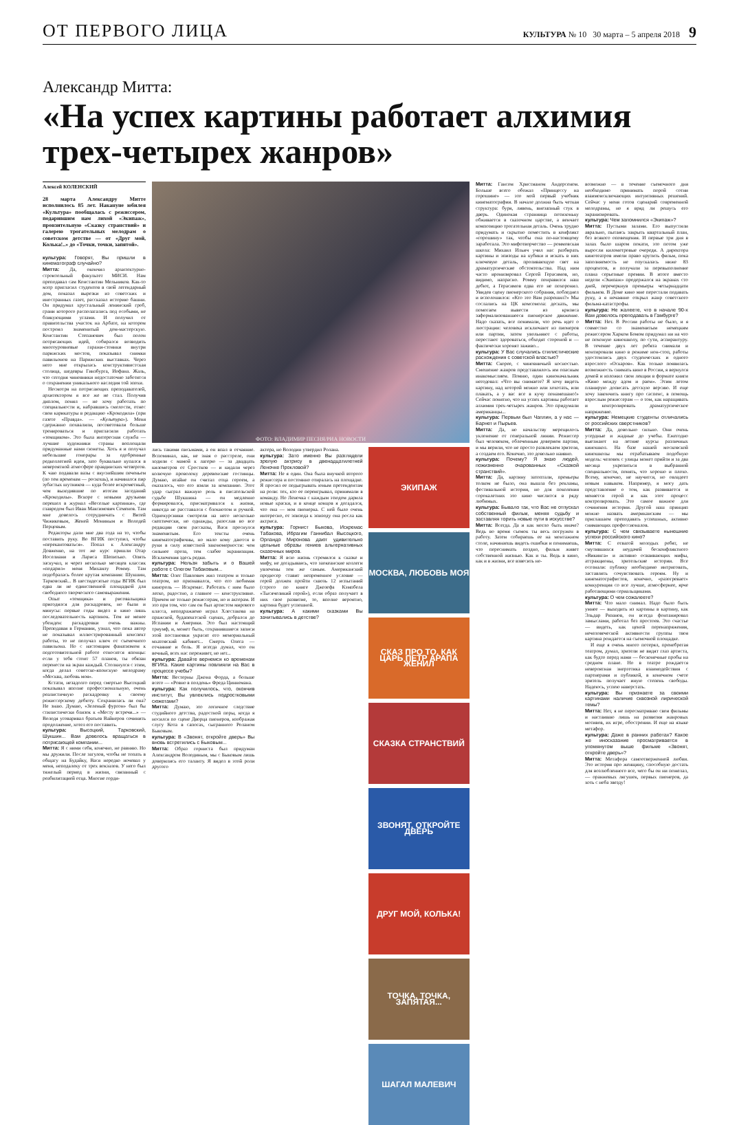ОТ ПЕРВОГО ЛИЦА КУЛЬТУРА № 10 30 марта – 5 апреля 2018 9
Александр Митта:
«На успех картины работает алхимия трех-четырех жанров»
Алексей КОЛЕНСКИЙ
28 марта Александру Митте исполнилось 85 лет. Накануне юбилея «Культура» пообщалась с режиссером, подарившим нам лихой «Экипаж», пронзительную «Сказку странствий» и галерею трогательных мелодрам о советском детстве — от «Друг мой, Колька!..» до «Точки, точки, запятой».
культура: Говорят, Вы пришли в кинематограф случайно?
Митта: Да, окончил архитектурно-строительный факультет МИСИ. Нам преподавал сам Константин Мельников. Как-то мэтр пригласил студентов в свой легендарный дом, показал вырезки из советских и иностранных газет, рассказал историю башни. Он придумал хрустальный ленинский гроб, грани которого располагались под особыми, не бликующими углами. И получил от правительства участок на Арбате, на котором построил знаменитый дом-мастерскую. Константин Степанович был полон потрясающих идей, собирался возводить многоуровневые гаражи-стоянки внутри парижских мостов, показывал снимки павильонов на Парижских выставках. Через него мне открылась конструктивистская столица, шедевры Гинзбурга, Иофана. Жаль, что сегодня чиновники недостаточно заботятся о сохранении уникального наследия той эпохи.
Несмотря на потрясающих преподавателей, архитектором я все же не стал. Получив диплом, понял — не хочу работать по специальности и, набравшись смелости, отнес свои карикатуры в редакцию «Крокодила» (при газете «Правда». — «Культура»). Меня сдержанно похвалили, посоветовали больше тренироваться и пригласили работать «темщиком». Это была интересная служба — лучшие художники страны воплощали придуманные нами сюжеты. Хоть я и получал небольшие гонорары за одобренные редколлегией идеи, зато буквально купался в невероятной атмосфере правдинских четвергов. К чаю подавали вазы с вкуснейшим печеньем (по тем временам — роскошь), и начинался пир зубастых шутников — куда более искрометный, чем выходившие по итогам заседаний «Крокодилы». Вскоре с новыми друзьями перешел в журнал «Веселые картинки», где главредом был Иван Максимович Семенов. Там мне довелось сотрудничать с Витей Чижиковым, Женей Мониным и Володей Перцовым.
Редакторы дали мне два года на то, чтобы поставить руку. Во ВГИК поступил, чтобы «перекантоваться». Попал к Александру Довженко, на тот же курс пришли Отар Иоселиани и Лариса Шепитько. Опять заскучал, и через несколько месяцев классик «подарил» меня Михаилу Ромму. Там подобралась более крутая компания: Шукшин, Тарковский... В шестидесятые годы ВГИК был едва ли не единственной площадкой для свободного творческого самовыражения.
Опыт «темщика» и рисовальщика пригодился для раскадровок, но были и минусы: первые годы видел в кино лишь последовательность картинок. Тем не менее убежден: раскадровки очень важны. Преподавая в Германии, узнал, что пока автор не показывал иллюстрированный конспект работы, то не получал ключ от съемочного павильона. Но с настоящим фанатизмом к подготовительной работе относятся японцы: если у тебя стоит 57 планов, ты обязан перенести на экран каждый. Столкнулся с этим, когда делал советско-японскую мелодраму «Москва, любовь моя».
Кстати, незадолго перед смертью Высоцкий показывал вполне профессиональную, очень реалистичную раскадровку к своему режиссерскому дебюту. Сохранилась ли она? Не знаю. Думаю, «Зеленый фургон» был бы стилистически близок к «Месту встречи...» — Володя уговаривал братьев Вайнеров сочинить продолжение, хотел его поставить.
культура: Высоцкий, Тарковский, Шукшин... Вам довелось вращаться в потрясающей компании...
Митта: Я с ними себя, конечно, не равняю. Но мы дружили. После загулов, чтобы не топать в общагу на Будайку, Вася нередко ночевал у меня, неподалеку от трех вокзалов. У него был тяжелый период в жизни, связанный с реабилитацией отца. Многие горди-
ФОТО: ВЛАДИМИР ПЕСНЯ/РИА НОВОСТИ
лись такими письмами, а он впал в отчаяние. Вспоминал, как, не зная о расстреле, они ходили с мамой к лагерю — за двадцать километров от Сростков — и кидали через колючую проволоку деревенские гостинцы. Думаю, втайне он считал отца героем, а оказалось, что его взяли за компанию. Этот удар сыграл важную роль в писательской судьбе Шукшина — он медленно формировался, присматривался к жизни, никогда не расставался с блокнотом и ручкой. Однокурсники смотрели на него несколько скептически, но однажды, разослав во все редакции свои рассказы, Вася проснулся знаменитым. Его тексты очень кинематографичны, но мало кому даются в руки в силу известной закономерности: чем сильнее проза, тем слабее экранизация. Исключения здесь редки.
культура: Нельзя забыть и о Вашей работе с Олегом Табаковым...
Митта: Олег Павлович жил театром и только театром, но признавался, что его любимая кинороль — Искремас. Работать с ним было легко, радостно, а главное — конструктивно. Причем не только режиссерам, но и актерам. И это при том, что сам он был артистом мирового класса, неподражаемо играл Хлестакова на пражской, будапештской сценах, добрался до Испании и Америки. Это был настоящий триумф, и, может быть, сохранившиеся записи этой постановки украсят его мемориальный мхатовский кабинет... Смерть Олега — отчаяние и боль. Я всегда думал, что он вечный, всех нас переживет, но нет...
культура: Давайте вернемся ко временам ВГИКа. Какие картины повлияли на Вас в процессе учебы?
Митта: Вестерны Джона Форда, а больше всего — «Ровно в полдень» Фреда Циннемана.
культура: Как получилось, что, окончив институт, Вы увлеклись подростковыми сюжетами?
Митта: Думаю, это логичное следствие студийного детства, радостной поры, когда я носился по сцене Дворца пионеров, изображая слугу Кота в сапогах, сыгранного Роланом Быковым.
культура: В «Звонят, откройте дверь» Вы вновь встретились с Быковым...
Митта: Образ горниста был придуман Александром Володиным, мы с Быковым лишь доверились его таланту. Я видел в этой роли другого
актера, но Володин утвердил Ролана.
культура: Зато именно Вы разглядели зрелую актрису в двенадцатилетней Леночке Прокловой?
Митта: Не я один. Она была внучкой второго режиссера и постоянно отиралась на площадке. Я просил ее подыгрывать юным претендентам на роли: тех, кто ее переигрывал, принимали в команду. Но Леночка с каждым этюдом дарила новые краски, и в конце концов я догадался, что она — моя пионерка. С ней было очень интересно, от эпизода к эпизоду она росла как актриса.
культура: Горнист Быкова, Искремас Табакова, Ибрагим Ганнибал Высоцкого, Орландо Миронова дают удивительно цельные образы гениев альтернативных сказочных миров.
Митта: Я всю жизнь стремился к сказке и мифу, не догадываясь, что заокеанские коллеги увлечены тем же самым. Американский продюсер ставит непременное условие — герой должен пройти сквозь 12 испытаний (строго по книге Джозефа Кэмпбела «Тысячеликий герой»), если образ получает в них свое развитие, то, вполне вероятно, картина будет успешной.
культура: А какими сказками Вы зачитывались в детстве?
ЭКИПАЖ
МОСКВА, ЛЮБОВЬ МОЯ
СКАЗ ПРО ТО, КАК ЦАРЬ ПЕТР АРАПА ЖЕНИЛ
СКАЗКА СТРАНСТВИЙ
ЗВОНЯТ, ОТКРОЙТЕ ДВЕРЬ
ДРУГ МОЙ, КОЛЬКА!
ТОЧКА, ТОЧКА, ЗАПЯТАЯ...
ШАГАЛ МАЛЕВИЧ
Митта: Гансом Христианом Андерсеном. Больше всего обожал «Принцессу на горошине» — это мой первый учебник кинематографии. В начале должна быть четкая структура: буря, ливень, внезапный стук в дверь. Одинокая странница потихоньку обживается в сказочном царстве, а венчает композицию трогательная деталь. Очень трудно придумать и скрытно поместить в конфликт «горошину» так, чтобы она по-настоящему заработала. Это мифотворчество — роммовская школа: Михаил Ильич учил нас разбирать картины и эпизоды на кубики и искать в них ключевую деталь, проливающую свет на драматургические обстоятельства. Над ним часто иронизировал Сергей Герасимов, но, видимо, напрасно. Ромму понравился наш дебют, а Герасимов едва его не похоронил. Увидев сцену пионерского собрания, побледнел и всполошился: «Кто это Вам разрешил?» Мы сослались на ЦК комсомола: дескать, мы помогаем вывести из кризиса заформализованшееся пионерское движение. Надо сказать, все понимали, что речь идет о люстрации: человека исключают из пионеров или партии, затем увольняют с работы, перестают здороваться, обходят стороной и — фактически хоронят заживо...
культура: У Вас случались стилистические расхождения с советской властью?
Митта: Скорее, с чиновничьей косностью. Смешение жанров представлялось им опасным инакомыслием. Помню, один киноначальник негодовал: «Что вы снимаете? Я хочу видеть картину, над которой можно или хохотать, или плакать, а у вас все в кучу понамешано!» Сейчас понятно, что на успех картины работает алхимия трех-четырех жанров. Это придумали американцы...
культура: Первым был Чаплин, а у нас — Барнет и Пырьев.
Митта: Да, но начальству мерещилось уклонение от генеральной линии. Режиссер был человеком, облеченным доверием партии, и мы верили, что не просто развлекаем зрителя, а создаем его. Конечно, это довольно наивно.
культура: Почему? Я знаю людей, пожизненно очарованных «Сказкой странствий».
Митта: Да, картину затоптали, премьеры толком не было, она вышла без рекламы, фестивальной истории, но для поколения сорокалетних это кино числится в ряду любимых.
культура: Бывало так, что Вас не отпускал собственный фильм, меняя судьбу и заставляя торить новые пути в искусстве?
Митта: Всегда. Да и как могло быть иначе? Ведь во время съемок ты весь погружен в работу. Затем собираешь ее на монтажном столе, начинаешь видеть ошибки и понимаешь, что переснимать поздно, фильм живет собственной жизнью. Как и ты. Ведь в кино, как и в жизни, все взвесить не-
возможно — в течение съемочного дня необходимо принимать порой сотни взаимоисключающих интуитивных решений. Сейчас у меня готов сценарий современной мелодрамы, но я вряд ли решусь его экранизировать.
культура: Чем запомнился «Экипаж»?
Митта: Пустыми залами. Его выпустили аврально, пытаясь закрыть квартальный план, без всякого оповещения. И первые три дня в залах было шаром покати, это потом уже выросли километровые очереди. А директора кинотеатров имели право крутить фильм, пока заполняемость не опускалась ниже 83 процентов, и получали за перевыполнение плана серьезные премии. В итоге вместо недели «Экипаж» продержался на экранах сто дней, перечеркнув премьеры четырнадцати фильмов. В Доме кино мне перестали подавать руку, а я нечаянно открыл жанр советского фильма-катастрофы.
культура: Не жалеете, что в начале 90-х Вам довелось преподавать в Гамбурге?
Митта: Нет. В России работы не было, и я совместно со знаменитым немецким режиссером Харком Бомом придумал ни на что не похожую киношколу, по сути, аспирантуру. В течение двух лет ребята снимали и монтировали кино в режиме нон-стоп, работы удостоились двух студенческих и одного взрослого «Оскаров». Как только появилась возможность снимать кино в России, я вернулся домой и изложил свои лекции в формате книги «Кино между адом и раем». Этим летом планирую дописать детскую версию. И еще хочу закончить книгу про саспенс, в помощь взрослым режиссерам — о том, как наращивать и контролировать драматургическое напряжение.
культура: Немецкие студенты отличались от российских сверстников?
Митта: Да, довольно сильно. Они очень усердные и жадные до учебы. Ежегодно выезжают на летние курсы различных киношкол. На базе нашей московской киношколы мы отрабатываем подобную модель: человек с улицы может прийти и за два месяца укрепиться в выбранной специальности, понять, что хорошо и плохо. Всему, конечно, не научится, но овладеет новым навыком. Например, я могу дать представление о том, как развивается и меняется герой и как этот процесс контролировать. Это самое важное для сочинения истории. Другой наш принцип можно назвать американским — мы приглашаем преподавать успешных, активно снимающих профессионалов.
культура: С чем связываете нынешние успехи российского кино?
Митта: С отвагой молодых ребят, не смутившихся неудачей бесконфликтного «Викинга» и активно осваивающих мифы, аттракционы, зрительские истории. Все осознали: публику необходимо интриговать, заставлять сочувствовать героям. Ну и кинематографистов, конечно, «разогревает» конкуренция со все лучше, атмосфернее, ярче работающими сериальщиками.
культура: О чем сожалеете?
Митта: Что мало снимал. Надо было быть умнее — выходить из картины в картину, как Эльдар Рязанов, он всегда фонтанировал замыслами, работал без простоев. Это счастье — видеть, как ценой перенапряжения, нечеловеческой активности группы твоя картина рождается на съемочной площадке.
И еще я очень много потерял, пренебрегая театром, думал, зрители не видят глаз артиста, как будто перед нами — бесконечные пробы на среднем плане. Но в театре рождается невероятная энергетика взаимодействия с партнерами и публикой, в конечном счете зритель получает иную степень свободы. Надеюсь, успею наверстать.
культура: Вы признаете за своими картинами наличие сквозной лирической темы?
Митта: Нет, я не пересматриваю свои фильмы и настаиваю лишь на развитии жанровых мотивов, их игре, обострении. И еще на языке метафор.
культура: Даже в ранних работах? Какое же иносказание просматривается в упомянутом выше фильме «Звонят, откройте дверь»?
Митта: Метафора самоотверженной любви. Это история про женщину, способную достать для возлюбленного все, чего бы он ни пожелал, — оранжевых лягушек, первых пионеров, да хоть с неба звезду!